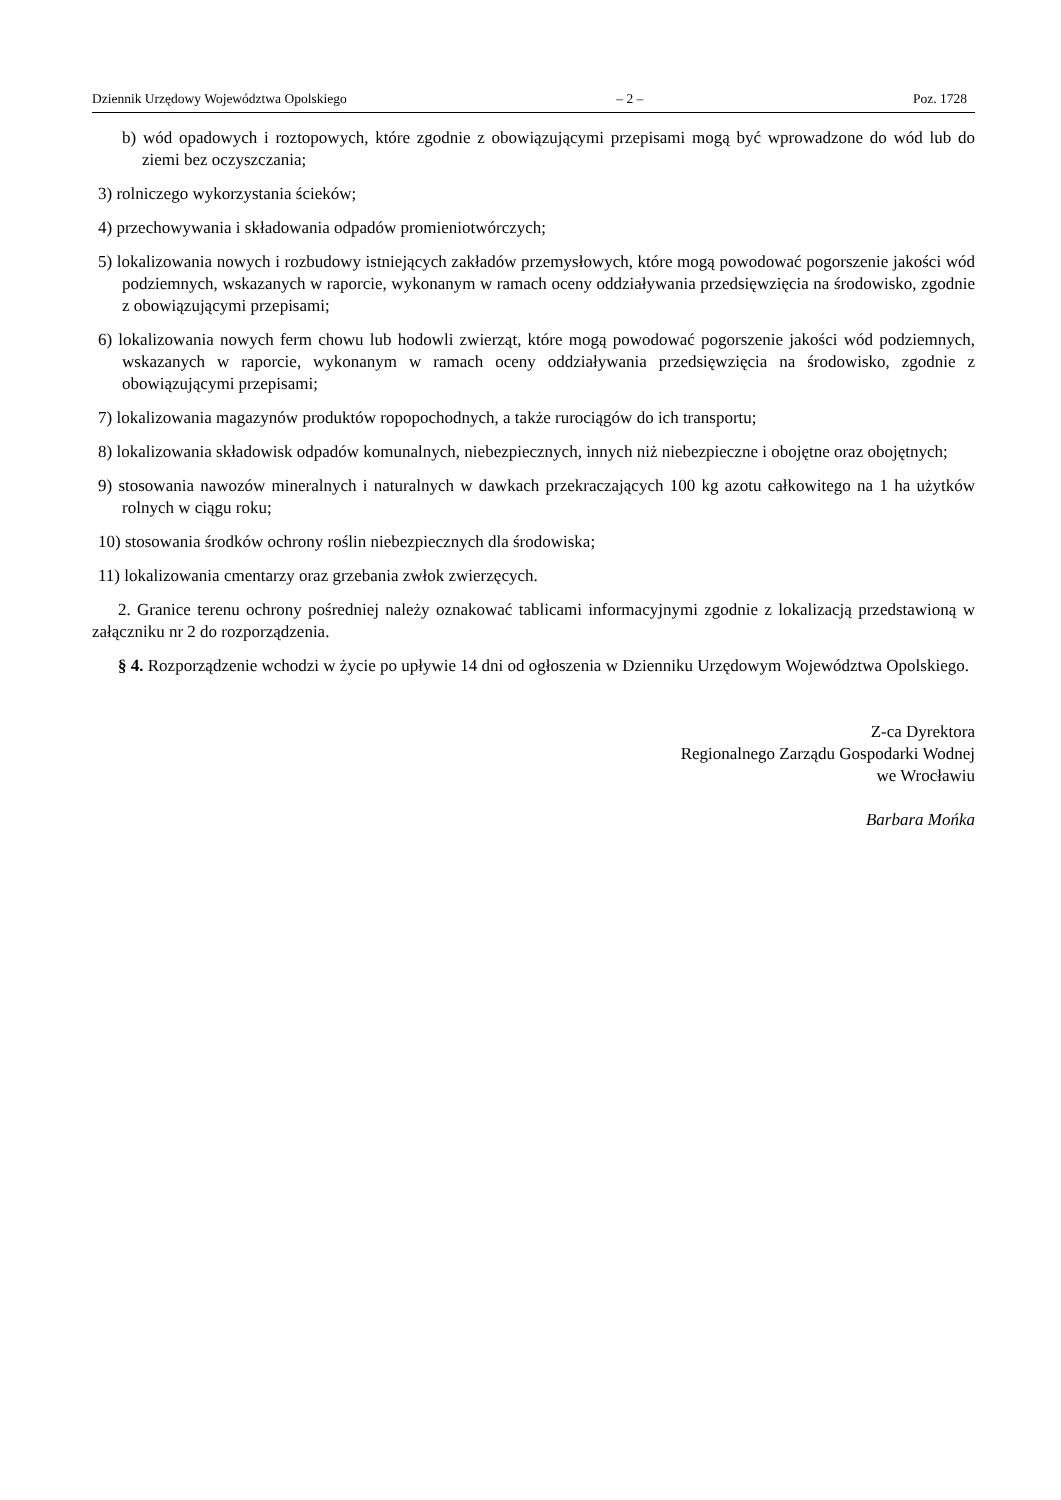Dziennik Urzędowy Województwa Opolskiego – 2 – Poz. 1728
b) wód opadowych i roztopowych, które zgodnie z obowiązującymi przepisami mogą być wprowadzone do wód lub do ziemi bez oczyszczania;
3) rolniczego wykorzystania ścieków;
4) przechowywania i składowania odpadów promieniotwórczych;
5) lokalizowania nowych i rozbudowy istniejących zakładów przemysłowych, które mogą powodować pogorszenie jakości wód podziemnych, wskazanych w raporcie, wykonanym w ramach oceny oddziaływania przedsięwzięcia na środowisko, zgodnie z obowiązującymi przepisami;
6) lokalizowania nowych ferm chowu lub hodowli zwierząt, które mogą powodować pogorszenie jakości wód podziemnych, wskazanych w raporcie, wykonanym w ramach oceny oddziaływania przedsięwzięcia na środowisko, zgodnie z obowiązującymi przepisami;
7) lokalizowania magazynów produktów ropopochodnych, a także rurociągów do ich transportu;
8) lokalizowania składowisk odpadów komunalnych, niebezpiecznych, innych niż niebezpieczne i obojętne oraz obojętnych;
9) stosowania nawozów mineralnych i naturalnych w dawkach przekraczających 100 kg azotu całkowitego na 1 ha użytków rolnych w ciągu roku;
10) stosowania środków ochrony roślin niebezpiecznych dla środowiska;
11) lokalizowania cmentarzy oraz grzebania zwłok zwierzęcych.
2. Granice terenu ochrony pośredniej należy oznakować tablicami informacyjnymi zgodnie z lokalizacją przedstawioną w załączniku nr 2 do rozporządzenia.
§ 4. Rozporządzenie wchodzi w życie po upływie 14 dni od ogłoszenia w Dzienniku Urzędowym Województwa Opolskiego.
Z-ca Dyrektora
Regionalnego Zarządu Gospodarki Wodnej
we Wrocławiu
Barbara Mońka